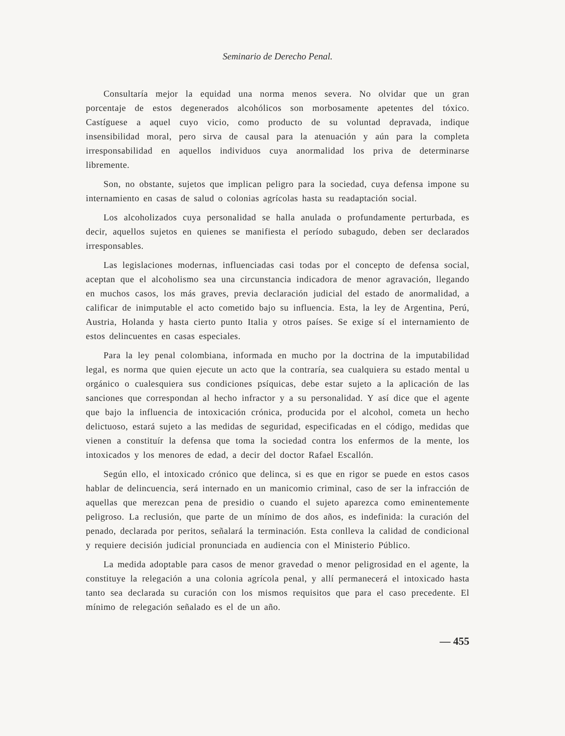Seminario de Derecho Penal.
Consultaría mejor la equidad una norma menos severa. No olvidar que un gran porcentaje de estos degenerados alcohólicos son morbosamente apetentes del tóxico. Castíguese a aquel cuyo vicio, como producto de su voluntad depravada, indique insensibilidad moral, pero sirva de causal para la atenuación y aún para la completa irresponsabilidad en aquellos individuos cuya anormalidad los priva de determinarse libremente.
Son, no obstante, sujetos que implican peligro para la sociedad, cuya defensa impone su internamiento en casas de salud o colonias agrícolas hasta su readaptación social.
Los alcoholizados cuya personalidad se halla anulada o profundamente perturbada, es decir, aquellos sujetos en quienes se manifiesta el período subagudo, deben ser declarados irresponsables.
Las legislaciones modernas, influenciadas casi todas por el concepto de defensa social, aceptan que el alcoholismo sea una circunstancia indicadora de menor agravación, llegando en muchos casos, los más graves, previa declaración judicial del estado de anormalidad, a calificar de inimputable el acto cometido bajo su influencia. Esta, la ley de Argentina, Perú, Austria, Holanda y hasta cierto punto Italia y otros países. Se exige sí el internamiento de estos delincuentes en casas especiales.
Para la ley penal colombiana, informada en mucho por la doctrina de la imputabilidad legal, es norma que quien ejecute un acto que la contraría, sea cualquiera su estado mental u orgánico o cualesquiera sus condiciones psíquicas, debe estar sujeto a la aplicación de las sanciones que correspondan al hecho infractor y a su personalidad. Y así dice que el agente que bajo la influencia de intoxicación crónica, producida por el alcohol, cometa un hecho delictuoso, estará sujeto a las medidas de seguridad, especificadas en el código, medidas que vienen a constituír la defensa que toma la sociedad contra los enfermos de la mente, los intoxicados y los menores de edad, a decir del doctor Rafael Escallón.
Según ello, el intoxicado crónico que delinca, si es que en rigor se puede en estos casos hablar de delincuencia, será internado en un manicomio criminal, caso de ser la infracción de aquellas que merezcan pena de presidio o cuando el sujeto aparezca como eminentemente peligroso. La reclusión, que parte de un mínimo de dos años, es indefinida: la curación del penado, declarada por peritos, señalará la terminación. Esta conlleva la calidad de condicional y requiere decisión judicial pronunciada en audiencia con el Ministerio Público.
La medida adoptable para casos de menor gravedad o menor peligrosidad en el agente, la constituye la relegación a una colonia agrícola penal, y allí permanecerá el intoxicado hasta tanto sea declarada su curación con los mismos requisitos que para el caso precedente. El mínimo de relegación señalado es el de un año.
— 455